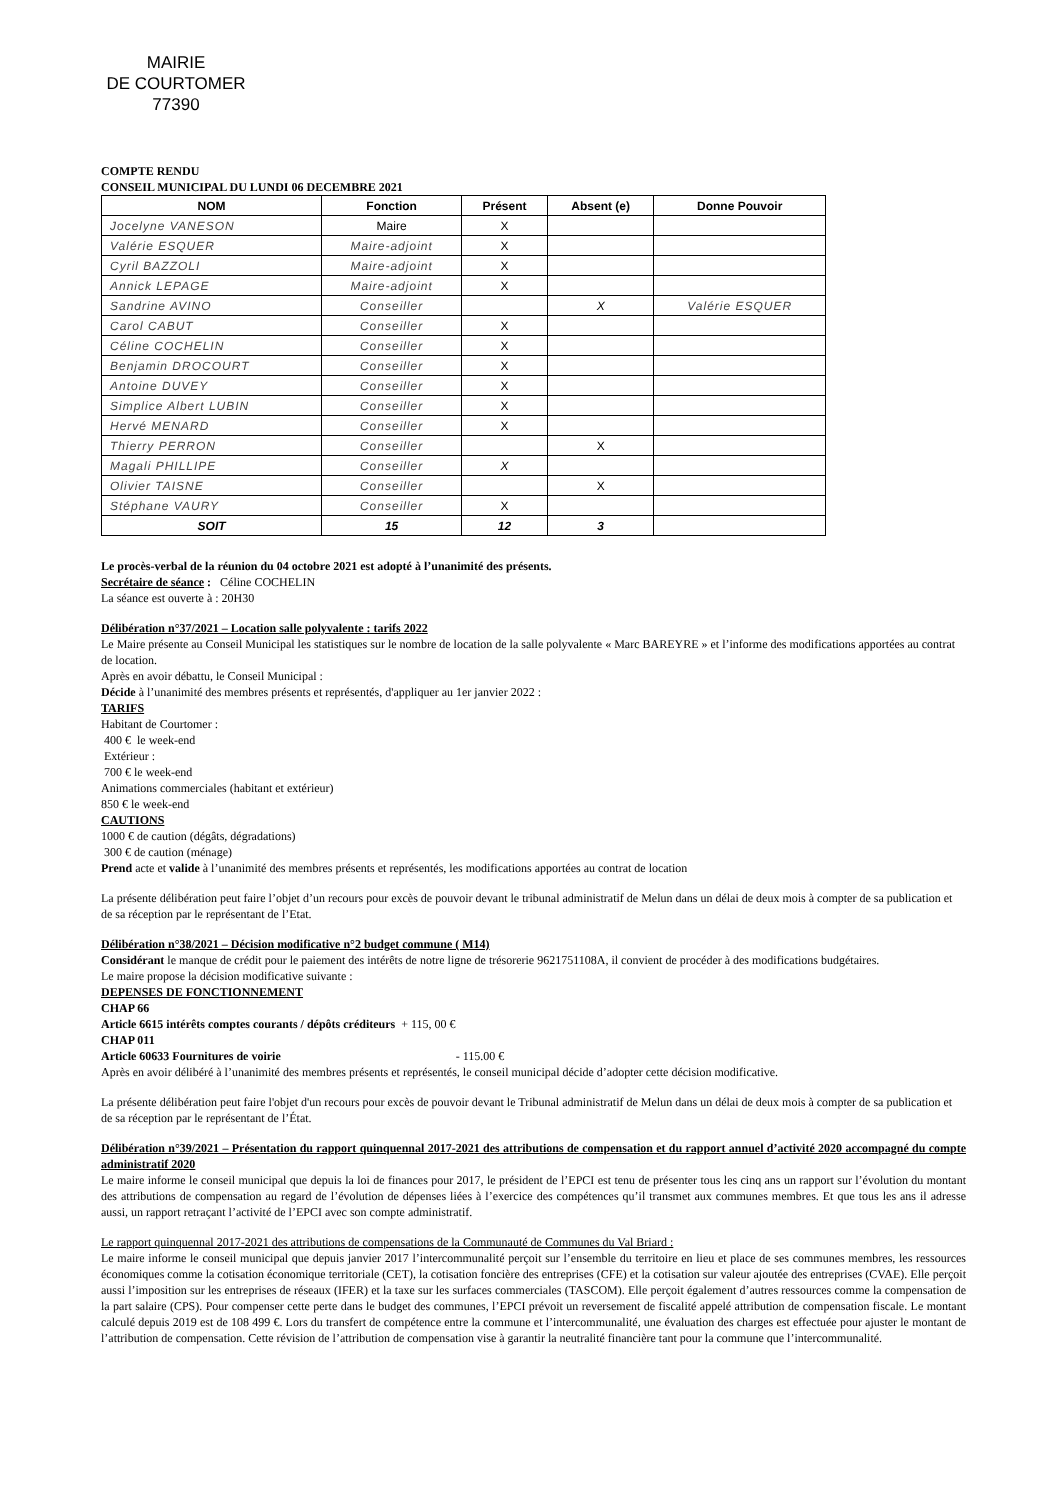MAIRIE
DE COURTOMER
77390
COMPTE RENDU
CONSEIL MUNICIPAL DU LUNDI 06 DECEMBRE 2021
| NOM | Fonction | Présent | Absent (e) | Donne Pouvoir |
| --- | --- | --- | --- | --- |
| Jocelyne VANESON | Maire | X | | |
| Valérie ESQUER | Maire-adjoint | X | | |
| Cyril BAZZOLI | Maire-adjoint | X | | |
| Annick LEPAGE | Maire-adjoint | X | | |
| Sandrine AVINO | Conseiller | | X | Valérie ESQUER |
| Carol CABUT | Conseiller | X | | |
| Céline COCHELIN | Conseiller | X | | |
| Benjamin DROCOURT | Conseiller | X | | |
| Antoine DUVEY | Conseiller | X | | |
| Simplice Albert LUBIN | Conseiller | X | | |
| Hervé MENARD | Conseiller | X | | |
| Thierry PERRON | Conseiller | | X | |
| Magali PHILLIPE | Conseiller | X | | |
| Olivier TAISNE | Conseiller | | X | |
| Stéphane VAURY | Conseiller | X | | |
| SOIT | 15 | 12 | 3 | |
Le procès-verbal de la réunion du 04 octobre 2021 est adopté à l’unanimité des présents.
Secrétaire de séance : Céline COCHELIN
La séance est ouverte à : 20H30
Délibération n°37/2021 – Location salle polyvalente : tarifs 2022
Le Maire présente au Conseil Municipal les statistiques sur le nombre de location de la salle polyvalente « Marc BAREYRE » et l’informe des modifications apportées au contrat de location.
Après en avoir débattu, le Conseil Municipal :
Décide à l’unanimité des membres présents et représentés, d'appliquer au 1er janvier 2022 :
TARIFS
Habitant de Courtomer :
400 € le week-end
Extérieur :
700 € le week-end
Animations commerciales (habitant et extérieur)
850 € le week-end
CAUTIONS
1000 € de caution (dégâts, dégradations)
300 € de caution (ménage)
Prend acte et valide à l’unanimité des membres présents et représentés, les modifications apportées au contrat de location
La présente délibération peut faire l’objet d’un recours pour excès de pouvoir devant le tribunal administratif de Melun dans un délai de deux mois à compter de sa publication et de sa réception par le représentant de l’Etat.
Délibération n°38/2021 – Décision modificative n°2 budget commune ( M14)
Considérant le manque de crédit pour le paiement des intérêts de notre ligne de trésorerie 9621751108A, il convient de procéder à des modifications budgétaires.
Le maire propose la décision modificative suivante :
DEPENSES DE FONCTIONNEMENT
CHAP 66
Article 6615 intérêts comptes courants / dépôts créditeurs + 115, 00 €
CHAP 011
Article 60633 Fournitures de voirie - 115.00 €
Après en avoir délibéré à l’unanimité des membres présents et représentés, le conseil municipal décide d’adopter cette décision modificative.
La présente délibération peut faire l'objet d'un recours pour excès de pouvoir devant le Tribunal administratif de Melun dans un délai de deux mois à compter de sa publication et de sa réception par le représentant de l’État.
Délibération n°39/2021 – Présentation du rapport quinquennal 2017-2021 des attributions de compensation et du rapport annuel d’activité 2020 accompagné du compte administratif 2020
Le maire informe le conseil municipal que depuis la loi de finances pour 2017, le président de l’EPCI est tenu de présenter tous les cinq ans un rapport sur l’évolution du montant des attributions de compensation au regard de l’évolution de dépenses liées à l’exercice des compétences qu’il transmet aux communes membres. Et que tous les ans il adresse aussi, un rapport retraçant l’activité de l’EPCI avec son compte administratif.
Le rapport quinquennal 2017-2021 des attributions de compensations de la Communauté de Communes du Val Briard :
Le maire informe le conseil municipal que depuis janvier 2017 l’intercommunalité perçoit sur l’ensemble du territoire en lieu et place de ses communes membres, les ressources économiques comme la cotisation économique territoriale (CET), la cotisation foncière des entreprises (CFE) et la cotisation sur valeur ajoutée des entreprises (CVAE). Elle perçoit aussi l’imposition sur les entreprises de réseaux (IFER) et la taxe sur les surfaces commerciales (TASCOM). Elle perçoit également d’autres ressources comme la compensation de la part salaire (CPS). Pour compenser cette perte dans le budget des communes, l’EPCI prévoit un reversement de fiscalité appelé attribution de compensation fiscale. Le montant calculé depuis 2019 est de 108 499 €. Lors du transfert de compétence entre la commune et l’intercommunalité, une évaluation des charges est effectuée pour ajuster le montant de l’attribution de compensation. Cette révision de l’attribution de compensation vise à garantir la neutralité financière tant pour la commune que l’intercommunalité.